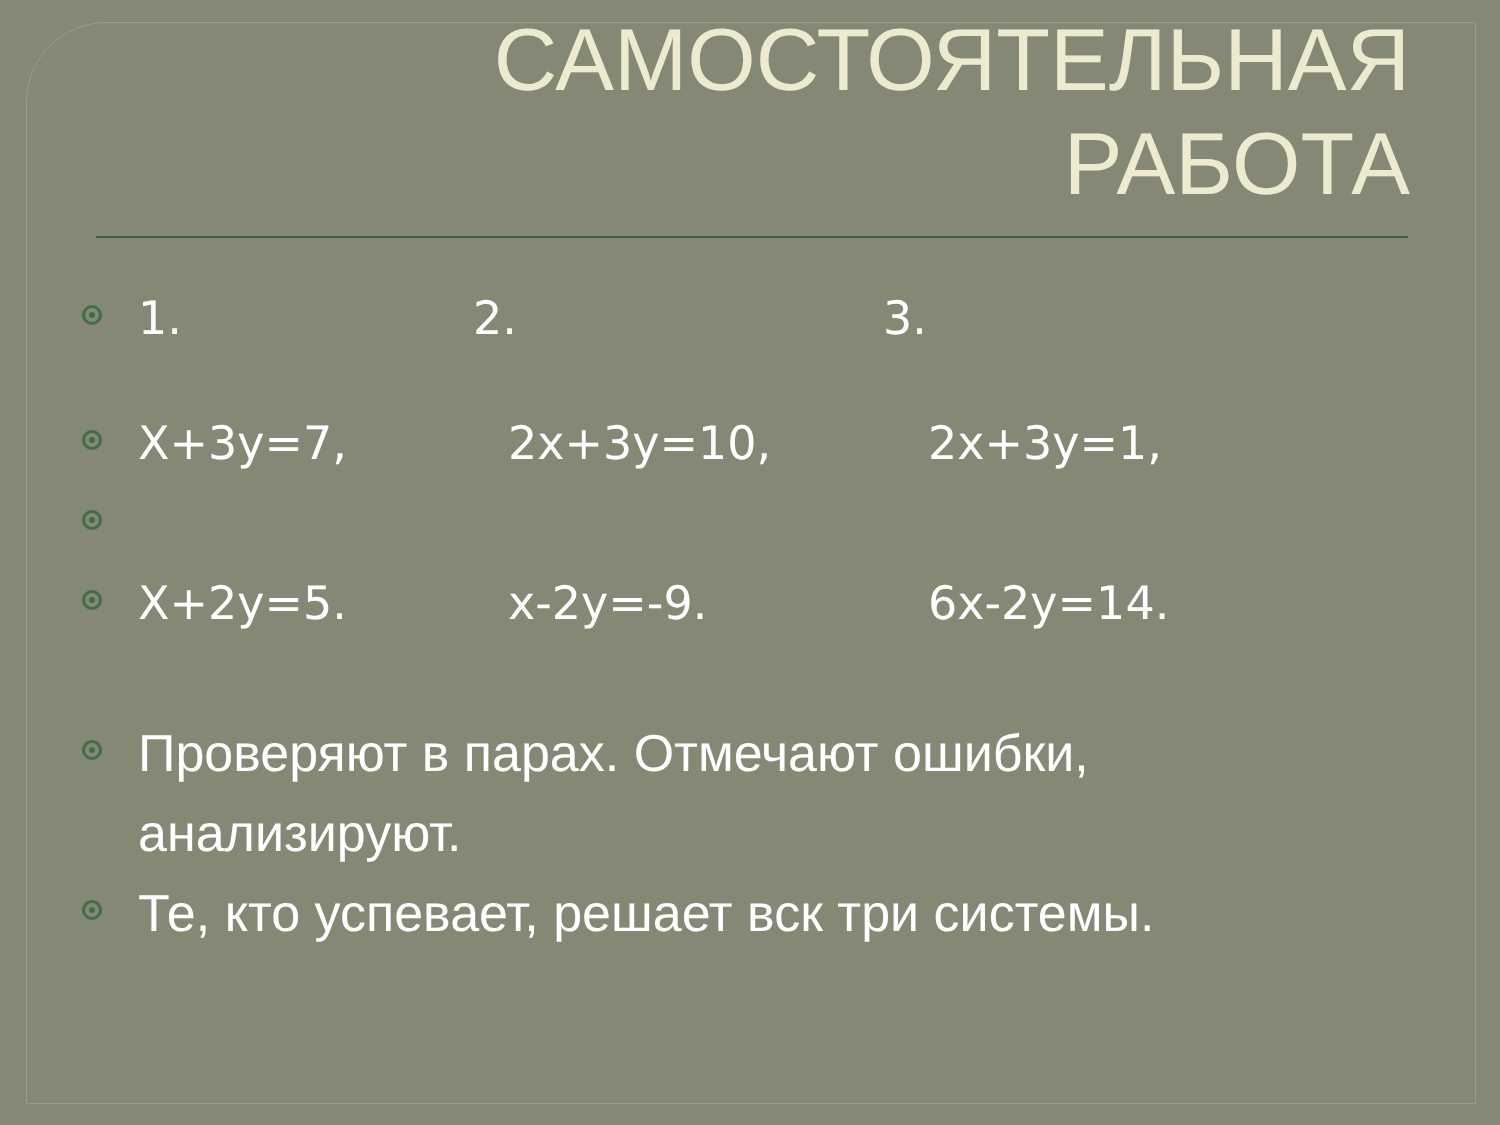САМОСТОЯТЕЛЬНАЯ
РАБОТА
1. 2. 3.
X+3y=7, 2x+3y=10, 2x+3y=1,
X+2y=5. x-2y=-9. 6x-2y=14.
Проверяют в парах. Отмечают ошибки, анализируют.
Те, кто успевает, решает вск три системы.